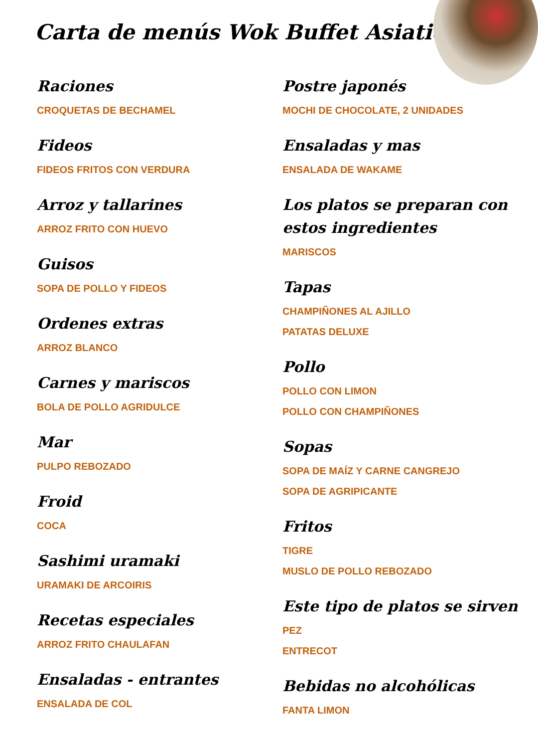Carta de menús Wok Buffet Asiatico
Raciones
CROQUETAS DE BECHAMEL
Fideos
FIDEOS FRITOS CON VERDURA
Arroz y tallarines
ARROZ FRITO CON HUEVO
Guisos
SOPA DE POLLO Y FIDEOS
Ordenes extras
ARROZ BLANCO
Carnes y mariscos
BOLA DE POLLO AGRIDULCE
Mar
PULPO REBOZADO
Froid
COCA
Sashimi uramaki
URAMAKI DE ARCOIRIS
Recetas especiales
ARROZ FRITO CHAULAFAN
Ensaladas - entrantes
ENSALADA DE COL
Postre japonés
MOCHI DE CHOCOLATE, 2 UNIDADES
Ensaladas y mas
ENSALADA DE WAKAME
Los platos se preparan con estos ingredientes
MARISCOS
Tapas
CHAMPIÑONES AL AJILLO
PATATAS DELUXE
Pollo
POLLO CON LIMON
POLLO CON CHAMPIÑONES
Sopas
SOPA DE MAÍZ Y CARNE CANGREJO
SOPA DE AGRIPICANTE
Fritos
TIGRE
MUSLO DE POLLO REBOZADO
Este tipo de platos se sirven
PEZ
ENTRECOT
Bebidas no alcohólicas
FANTA LIMON